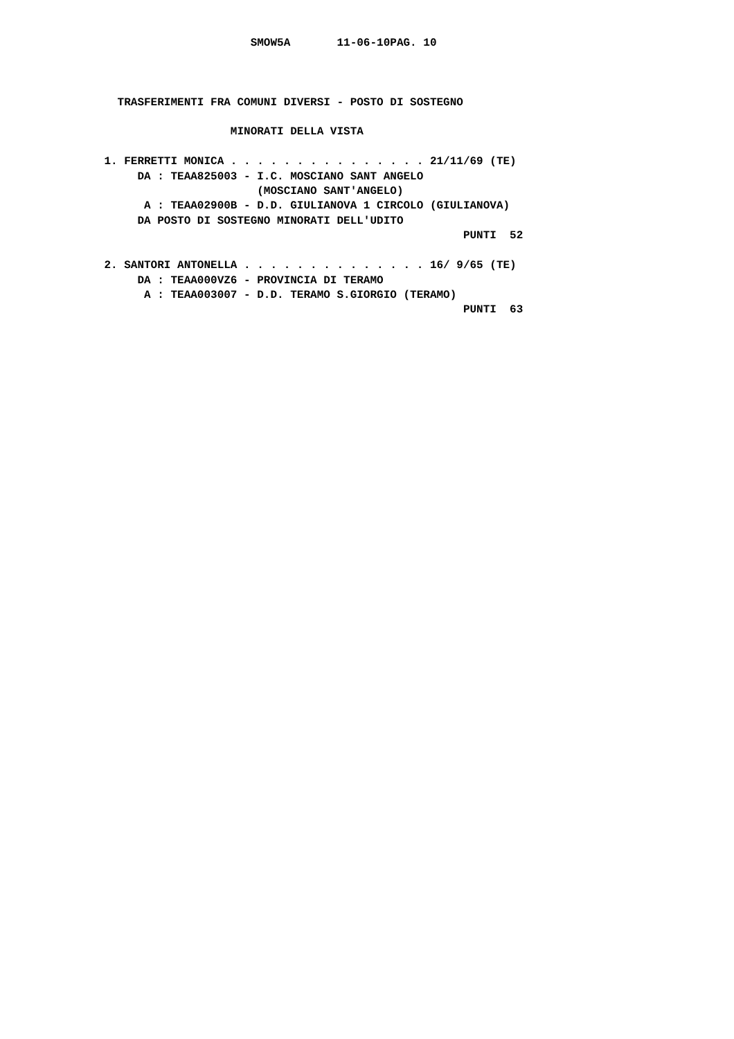SMOW5A       11-06-10PAG. 10



      TRASFERIMENTI FRA COMUNI DIVERSI - POSTO DI SOSTEGNO

                       MINORATI DELLA VISTA

    1. FERRETTI MONICA . . . . . . . . . . . . . . . 21/11/69 (TE)
         DA : TEAA825003 - I.C. MOSCIANO SANT ANGELO
                           (MOSCIANO SANT'ANGELO)
          A : TEAA02900B - D.D. GIULIANOVA 1 CIRCOLO (GIULIANOVA)
         DA POSTO DI SOSTEGNO MINORATI DELL'UDITO
                                                          PUNTI  52

    2. SANTORI ANTONELLA . . . . . . . . . . . . . . 16/ 9/65 (TE)
         DA : TEAA000VZ6 - PROVINCIA DI TERAMO
          A : TEAA003007 - D.D. TERAMO S.GIORGIO (TERAMO)
                                                          PUNTI  63